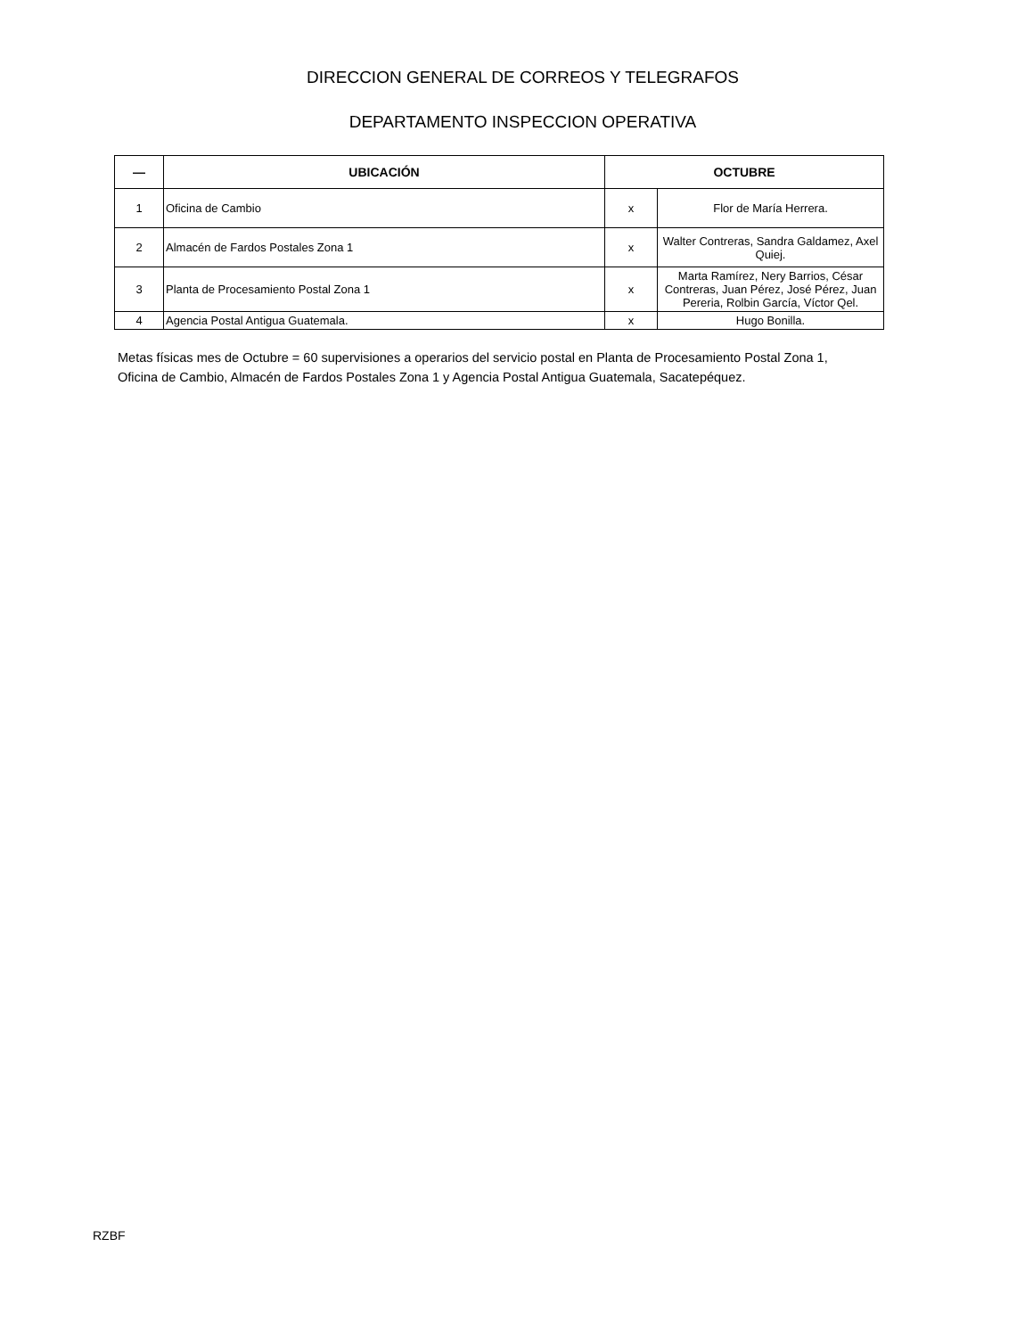DIRECCION GENERAL DE CORREOS Y TELEGRAFOS
DEPARTAMENTO INSPECCION OPERATIVA
| — | UBICACIÓN | OCTUBRE | |
| --- | --- | --- | --- |
| 1 | Oficina de Cambio | x | Flor de María Herrera. |
| 2 | Almacén de Fardos Postales Zona 1 | x | Walter Contreras, Sandra Galdamez, Axel Quiej. |
| 3 | Planta de Procesamiento Postal Zona 1 | x | Marta Ramírez, Nery Barrios, César Contreras, Juan Pérez, José Pérez, Juan Pereria, Rolbin García, Víctor Qel. |
| 4 | Agencia Postal Antigua Guatemala. | x | Hugo Bonilla. |
Metas físicas mes de Octubre = 60 supervisiones a operarios del servicio postal en Planta de Procesamiento Postal Zona 1, Oficina de Cambio, Almacén de Fardos Postales Zona 1 y Agencia Postal Antigua Guatemala, Sacatepéquez.
RZBF